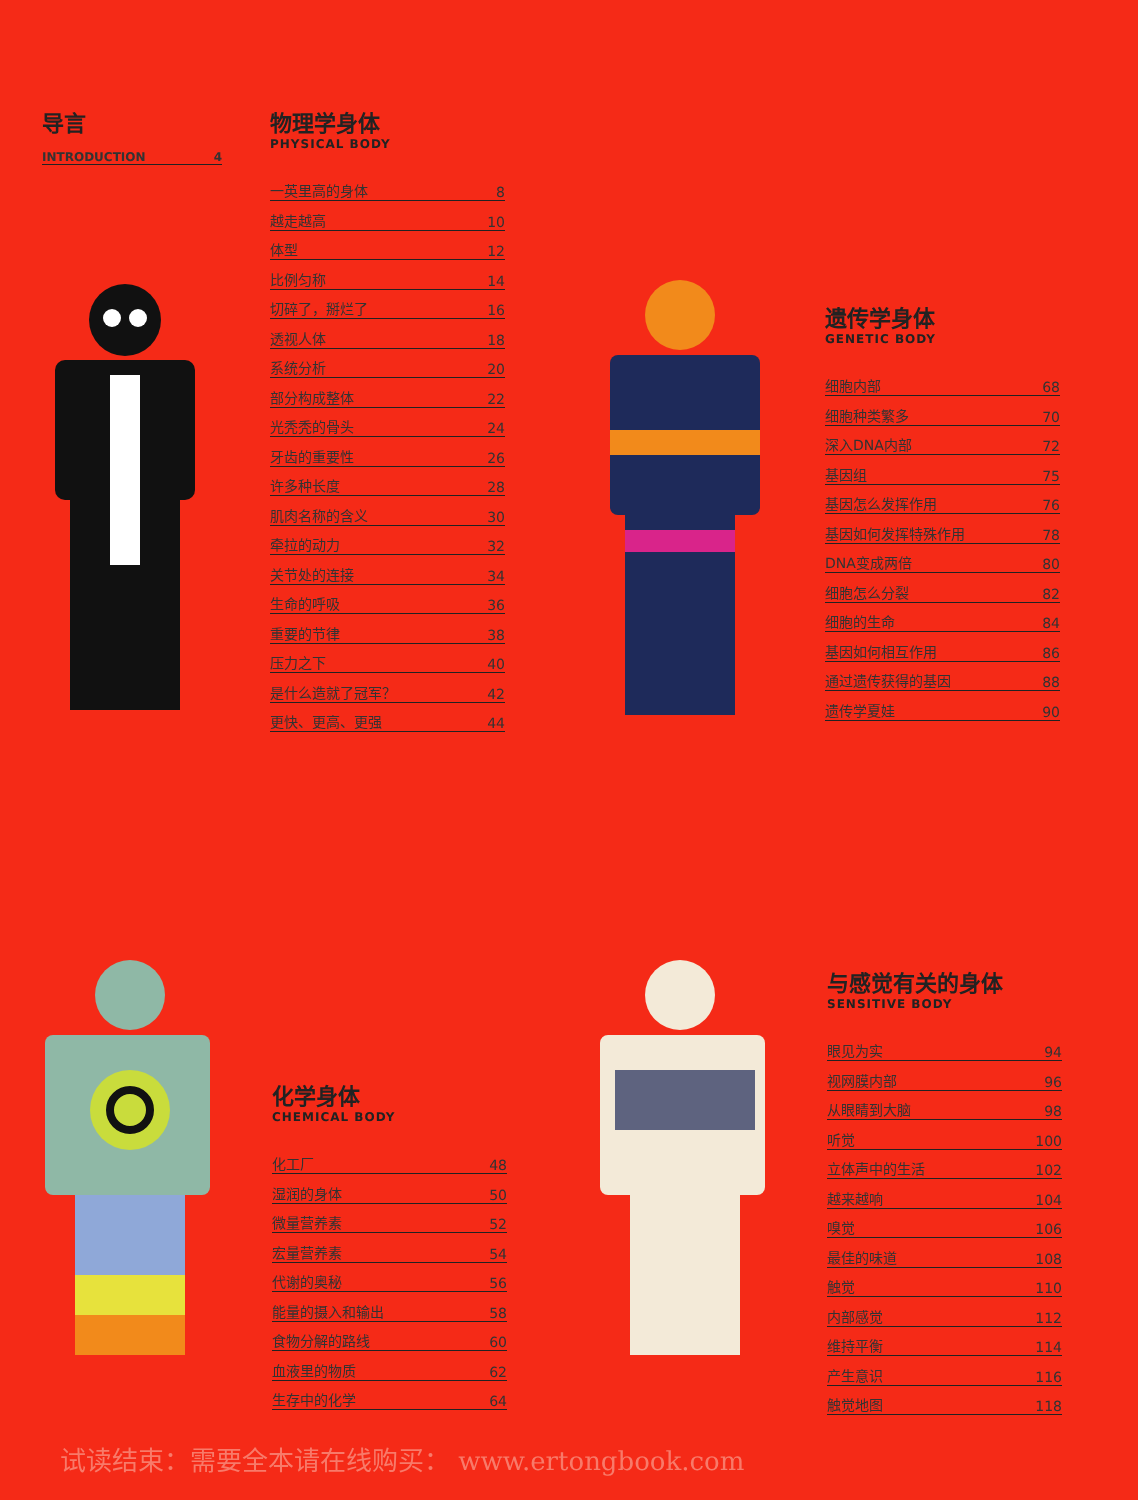导言
INTRODUCTION 4
物理学身体
PHYSICAL BODY
一英里高的身体 8
越走越高 10
体型 12
比例匀称 14
切碎了，掰烂了 16
透视人体 18
系统分析 20
部分构成整体 22
光秃秃的骨头 24
牙齿的重要性 26
许多种长度 28
肌肉名称的含义 30
牵拉的动力 32
关节处的连接 34
生命的呼吸 36
重要的节律 38
压力之下 40
是什么造就了冠军？ 42
更快、更高、更强 44
遗传学身体
GENETIC BODY
细胞内部 68
细胞种类繁多 70
深入DNA内部 72
基因组 75
基因怎么发挥作用 76
基因如何发挥特殊作用 78
DNA变成两倍 80
细胞怎么分裂 82
细胞的生命 84
基因如何相互作用 86
通过遗传获得的基因 88
遗传学夏娃 90
化学身体
CHEMICAL BODY
化工厂 48
湿润的身体 50
微量营养素 52
宏量营养素 54
代谢的奥秘 56
能量的摄入和输出 58
食物分解的路线 60
血液里的物质 62
生存中的化学 64
与感觉有关的身体
SENSITIVE BODY
眼见为实 94
视网膜内部 96
从眼睛到大脑 98
听觉 100
立体声中的生活 102
越来越响 104
嗅觉 106
最佳的味道 108
触觉 110
内部感觉 112
维持平衡 114
产生意识 116
触觉地图 118
试读结束：需要全本请在线购买： www.ertongbook.com